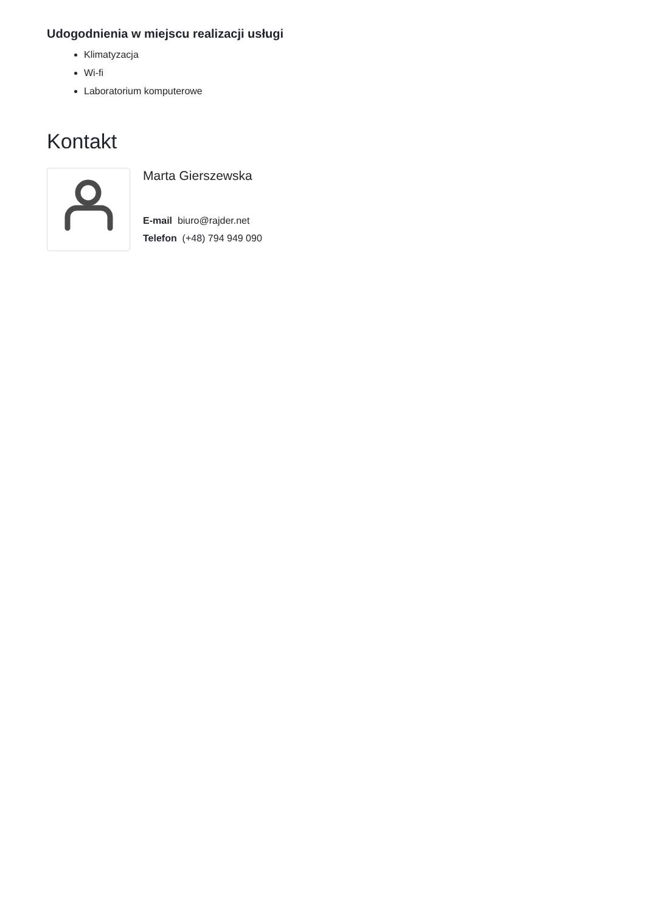Udogodnienia w miejscu realizacji usługi
Klimatyzacja
Wi-fi
Laboratorium komputerowe
Kontakt
Marta Gierszewska
E-mail biuro@rajder.net
Telefon (+48) 794 949 090